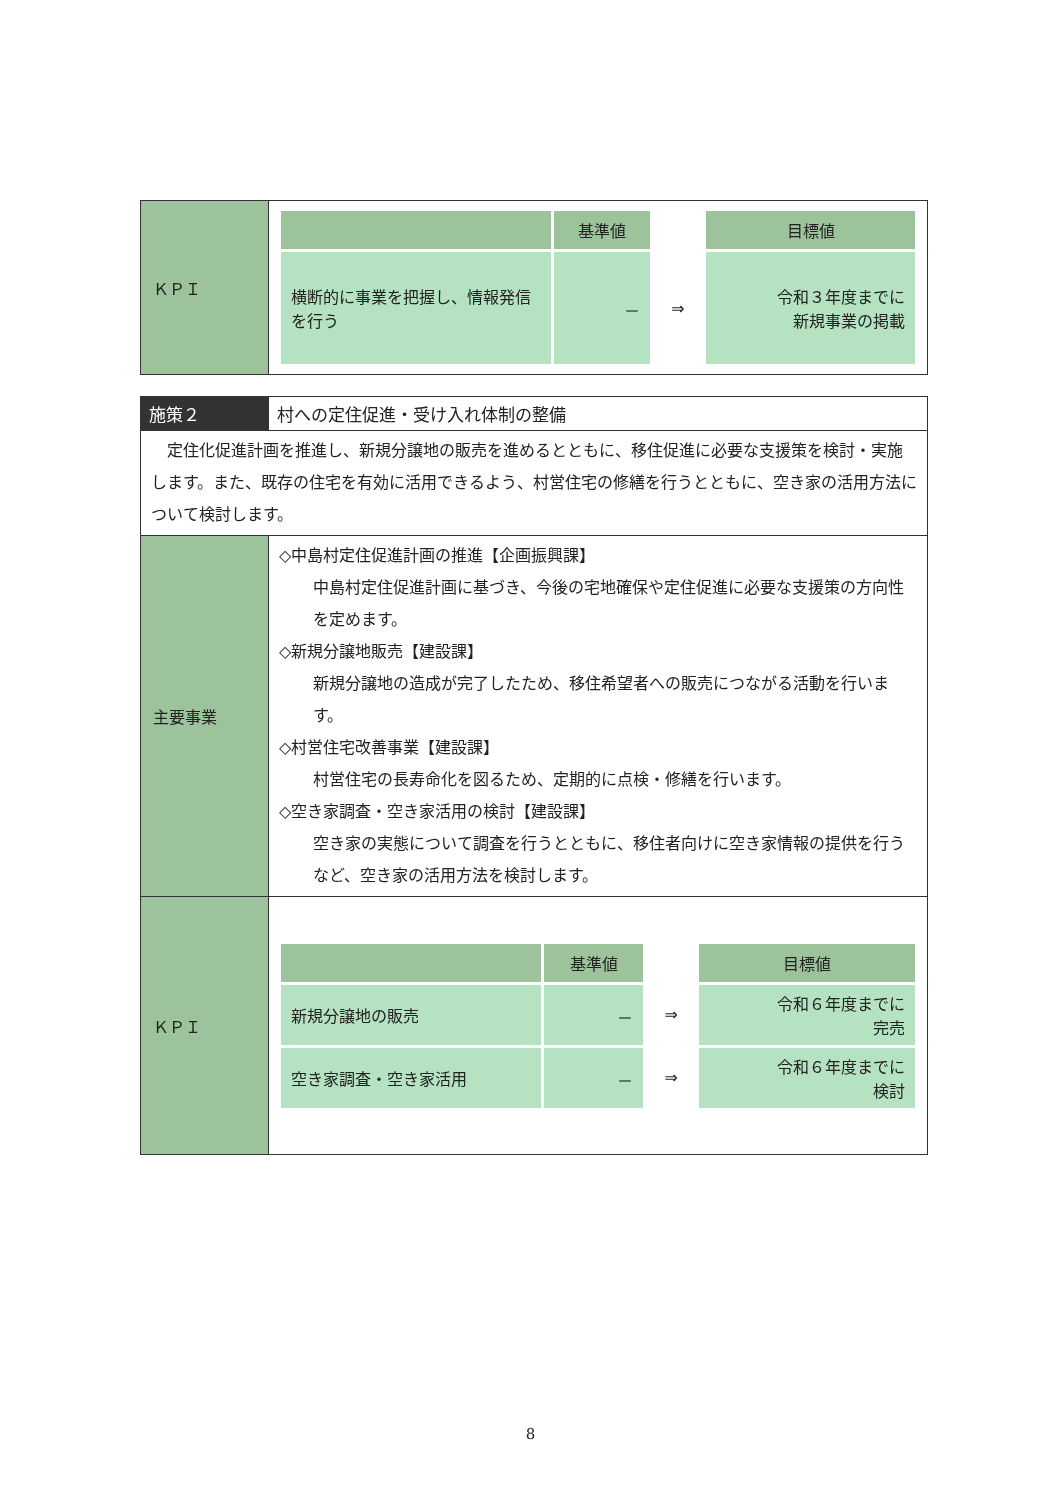| ＫＰＩ | / / 基準値 / / 目標値 / / 横断的に事業を把握し、情報発信を行う / － / ⇒ / 令和３年度までに 新規事業の掲載 / |
| 施策２ | 村への定住促進・受け入れ体制の整備 |
| 定住化促進計画を推進し、新規分譲地の販売を進めるとともに、移住促進に必要な支援策を検討・実施します。また、既存の住宅を有効に活用できるよう、村営住宅の修繕を行うとともに、空き家の活用方法について検討します。 | |
| 主要事業 | ◇中島村定住促進計画の推進【企画振興課】 中島村定住促進計画に基づき、今後の宅地確保や定住促進に必要な支援策の方向性を定めます。 ◇新規分譲地販売【建設課】 新規分譲地の造成が完了したため、移住希望者への販売につながる活動を行います。 ◇村営住宅改善事業【建設課】 村営住宅の長寿命化を図るため、定期的に点検・修繕を行います。 ◇空き家調査・空き家活用の検討【建設課】 空き家の実態について調査を行うとともに、移住者向けに空き家情報の提供を行うなど、空き家の活用方法を検討します。 |
| ＫＰＩ | / / 基準値 / / 目標値 / / 新規分譲地の販売 / － / ⇒ / 令和６年度までに 完売 / / 空き家調査・空き家活用 / － / ⇒ / 令和６年度までに 検討 / |
8